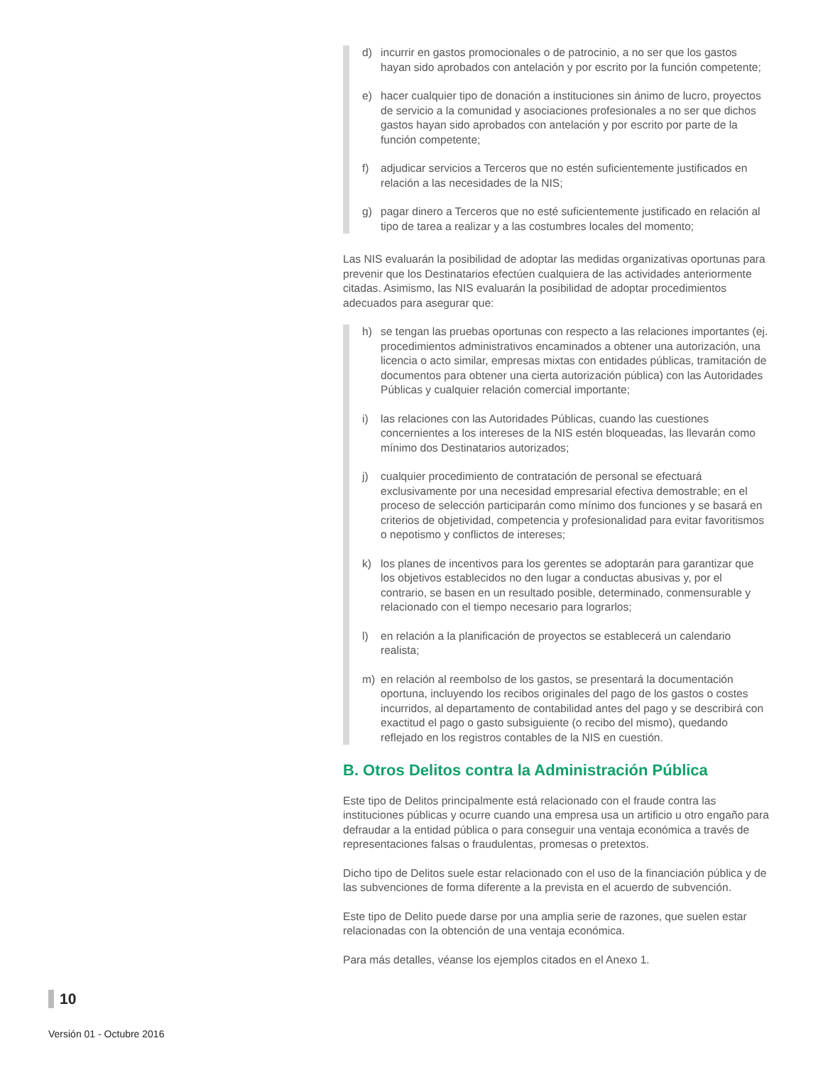d) incurrir en gastos promocionales o de patrocinio, a no ser que los gastos hayan sido aprobados con antelación y por escrito por la función competente;
e) hacer cualquier tipo de donación a instituciones sin ánimo de lucro, proyectos de servicio a la comunidad y asociaciones profesionales a no ser que dichos gastos hayan sido aprobados con antelación y por escrito por parte de la función competente;
f) adjudicar servicios a Terceros que no estén suficientemente justificados en relación a las necesidades de la NIS;
g) pagar dinero a Terceros que no esté suficientemente justificado en relación al tipo de tarea a realizar y a las costumbres locales del momento;
Las NIS evaluarán la posibilidad de adoptar las medidas organizativas oportunas para prevenir que los Destinatarios efectúen cualquiera de las actividades anteriormente citadas. Asimismo, las NIS evaluarán la posibilidad de adoptar procedimientos adecuados para asegurar que:
h) se tengan las pruebas oportunas con respecto a las relaciones importantes (ej. procedimientos administrativos encaminados a obtener una autorización, una licencia o acto similar, empresas mixtas con entidades públicas, tramitación de documentos para obtener una cierta autorización pública) con las Autoridades Públicas y cualquier relación comercial importante;
i) las relaciones con las Autoridades Públicas, cuando las cuestiones concernientes a los intereses de la NIS estén bloqueadas, las llevarán como mínimo dos Destinatarios autorizados;
j) cualquier procedimiento de contratación de personal se efectuará exclusivamente por una necesidad empresarial efectiva demostrable; en el proceso de selección participarán como mínimo dos funciones y se basará en criterios de objetividad, competencia y profesionalidad para evitar favoritismos o nepotismo y conflictos de intereses;
k) los planes de incentivos para los gerentes se adoptarán para garantizar que los objetivos establecidos no den lugar a conductas abusivas y, por el contrario, se basen en un resultado posible, determinado, conmensurable y relacionado con el tiempo necesario para lograrlos;
l) en relación a la planificación de proyectos se establecerá un calendario realista;
m) en relación al reembolso de los gastos, se presentará la documentación oportuna, incluyendo los recibos originales del pago de los gastos o costes incurridos, al departamento de contabilidad antes del pago y se describirá con exactitud el pago o gasto subsiguiente (o recibo del mismo), quedando reflejado en los registros contables de la NIS en cuestión.
B. Otros Delitos contra la Administración Pública
Este tipo de Delitos principalmente está relacionado con el fraude contra las instituciones públicas y ocurre cuando una empresa usa un artificio u otro engaño para defraudar a la entidad pública o para conseguir una ventaja económica a través de representaciones falsas o fraudulentas, promesas o pretextos.
Dicho tipo de Delitos suele estar relacionado con el uso de la financiación pública y de las subvenciones de forma diferente a la prevista en el acuerdo de subvención.
Este tipo de Delito puede darse por una amplia serie de razones, que suelen estar relacionadas con la obtención de una ventaja económica.
Para más detalles, véanse los ejemplos citados en el Anexo 1.
10
Versión 01 - Octubre 2016